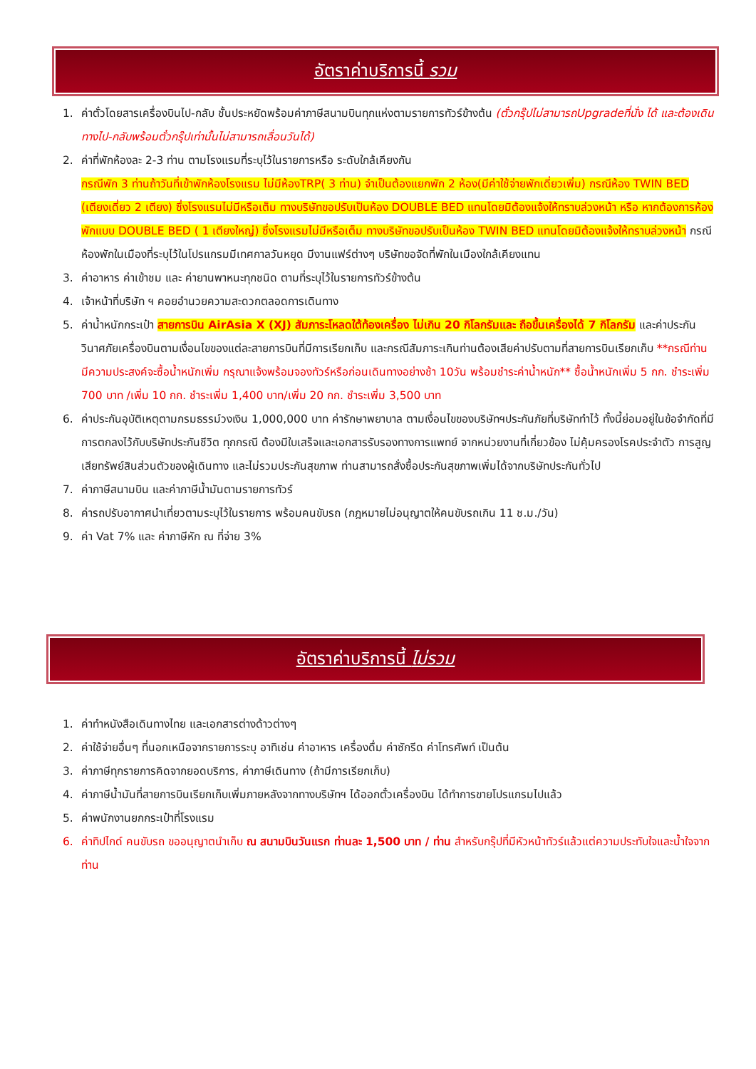อัตราค่าบริการนี้ รวม
1. ค่าตั๋วโดยสารเครื่องบินไป-กลับ ชั้นประหยัดพร้อมค่าภาษีสนามบินทุกแห่งตามรายการทัวร์ข้างต้น (ตั๋วกรุ๊ปไม่สามารถUpgradeที่นั่ง ได้ และต้องเดินทางไป-กลับพร้อมตั๋วกรุ๊ปเท่านั้นไม่สามารถเลื่อนวันได้)
2. ค่าที่พักห้องละ 2-3 ท่าน ตามโรงแรมที่ระบุไว้ในรายการหรือ ระดับใกล้เคียงกัน
กรณีพัก 3 ท่านถ้าวันที่เข้าพักห้องโรงแรม ไม่มีห้องTRP( 3 ท่าน) จำเป็นต้องแยกพัก 2 ห้อง(มีค่าใช้จ่ายพักเดี่ยวเพิ่ม) กรณีห้อง TWIN BED (เตียงเดี่ยว 2 เตียง) ซึ่งโรงแรมไม่มีหรือเต็ม ทางบริษัทขอปรับเป็นห้อง DOUBLE BED แทนโดยมิต้องแจ้งให้ทราบล่วงหน้า หรือ หากต้องการห้องพักแบบ DOUBLE BED ( 1 เตียงใหญ่) ซึ่งโรงแรมไม่มีหรือเต็ม ทางบริษัทขอปรับเป็นห้อง TWIN BED แทนโดยมิต้องแจ้งให้ทราบล่วงหน้า กรณีห้องพักในเมืองที่ระบุไว้ในโปรแกรมมีเทศกาลวันหยุด มีงานแฟร์ต่างๆ บริษัทขอจัดที่พักในเมืองใกล้เคียงแทน
3. ค่าอาหาร ค่าเข้าชม และ ค่ายานพาหนะทุกชนิด ตามที่ระบุไว้ในรายการทัวร์ข้างต้น
4. เจ้าหน้าที่บริษัท ฯ คอยอำนวยความสะดวกตลอดการเดินทาง
5. ค่าน้ำหนักกระเป๋า สายการบิน AirAsia X (XJ) สัมภาระโหลดใต้ท้องเครื่อง ไม่เกิน 20 กิโลกรัมและ ถือขึ้นเครื่องได้ 7 กิโลกรัม และค่าประกันวินาศภัยเครื่องบินตามเงื่อนไขของแต่ละสายการบินที่มีการเรียกเก็บ และกรณีสัมภาระเกินท่านต้องเสียค่าปรับตามที่สายการบินเรียกเก็บ **กรณีท่านมีความประสงค์จะซื้อน้ำหนักเพิ่ม กรุณาแจ้งพร้อมจองทัวร์หรือก่อนเดินทางอย่างช้า 10วัน พร้อมชำระค่าน้ำหนัก** ซื้อน้ำหนักเพิ่ม 5 กก. ชำระเพิ่ม 700 บาท /เพิ่ม 10 กก. ชำระเพิ่ม 1,400 บาท/เพิ่ม 20 กก. ชำระเพิ่ม 3,500 บาท
6. ค่าประกันอุบัติเหตุตามกรมธรรม์วงเงิน 1,000,000 บาท ค่ารักษาพยาบาล ตามเงื่อนไขของบริษัทฯประกันภัยที่บริษัททำไว้ ทั้งนี้ย่อมอยู่ในข้อจำกัดที่มีการตกลงไว้กับบริษัทประกันชีวิต ทุกกรณี ต้องมีใบเสร็จและเอกสารรับรองทางการแพทย์ จากหน่วยงานที่เกี่ยวข้อง ไม่คุ้มครองโรคประจำตัว การสูญเสียทรัพย์สินส่วนตัวของผู้เดินทาง และไม่รวมประกันสุขภาพ ท่านสามารถสั่งซื้อประกันสุขภาพเพิ่มได้จากบริษัทประกันทั่วไป
7. ค่าภาษีสนามบิน และค่าภาษีน้ำมันตามรายการทัวร์
8. ค่ารถปรับอากาศนำเที่ยวตามระบุไว้ในรายการ พร้อมคนขับรถ (กฎหมายไม่อนุญาตให้คนขับรถเกิน 11 ช.ม./วัน)
9. ค่า Vat 7% และ ค่าภาษีหัก ณ ที่จ่าย 3%
อัตราค่าบริการนี้ ไม่รวม
1. ค่าทำหนังสือเดินทางไทย และเอกสารต่างด้าวต่างๆ
2. ค่าใช้จ่ายอื่นๆ ที่นอกเหนือจากรายการระบุ อาทิเช่น ค่าอาหาร เครื่องดื่ม ค่าซักรีด ค่าโทรศัพท์ เป็นต้น
3. ค่าภาษีทุกรายการคิดจากยอดบริการ, ค่าภาษีเดินทาง (ถ้ามีการเรียกเก็บ)
4. ค่าภาษีน้ำมันที่สายการบินเรียกเก็บเพิ่มภายหลังจากทางบริษัทฯ ได้ออกตั๋วเครื่องบิน ได้ทำการขายโปรแกรมไปแล้ว
5. ค่าพนักงานยกกระเป๋าที่โรงแรม
6. ค่าทิปไกด์ คนขับรถ ขออนุญาตนำเก็บ ณ สนามบินวันแรก ท่านละ 1,500 บาท / ท่าน สำหรับกรุ๊ปที่มีหัวหน้าทัวร์แล้วแต่ความประทับใจและน้ำใจจากท่าน